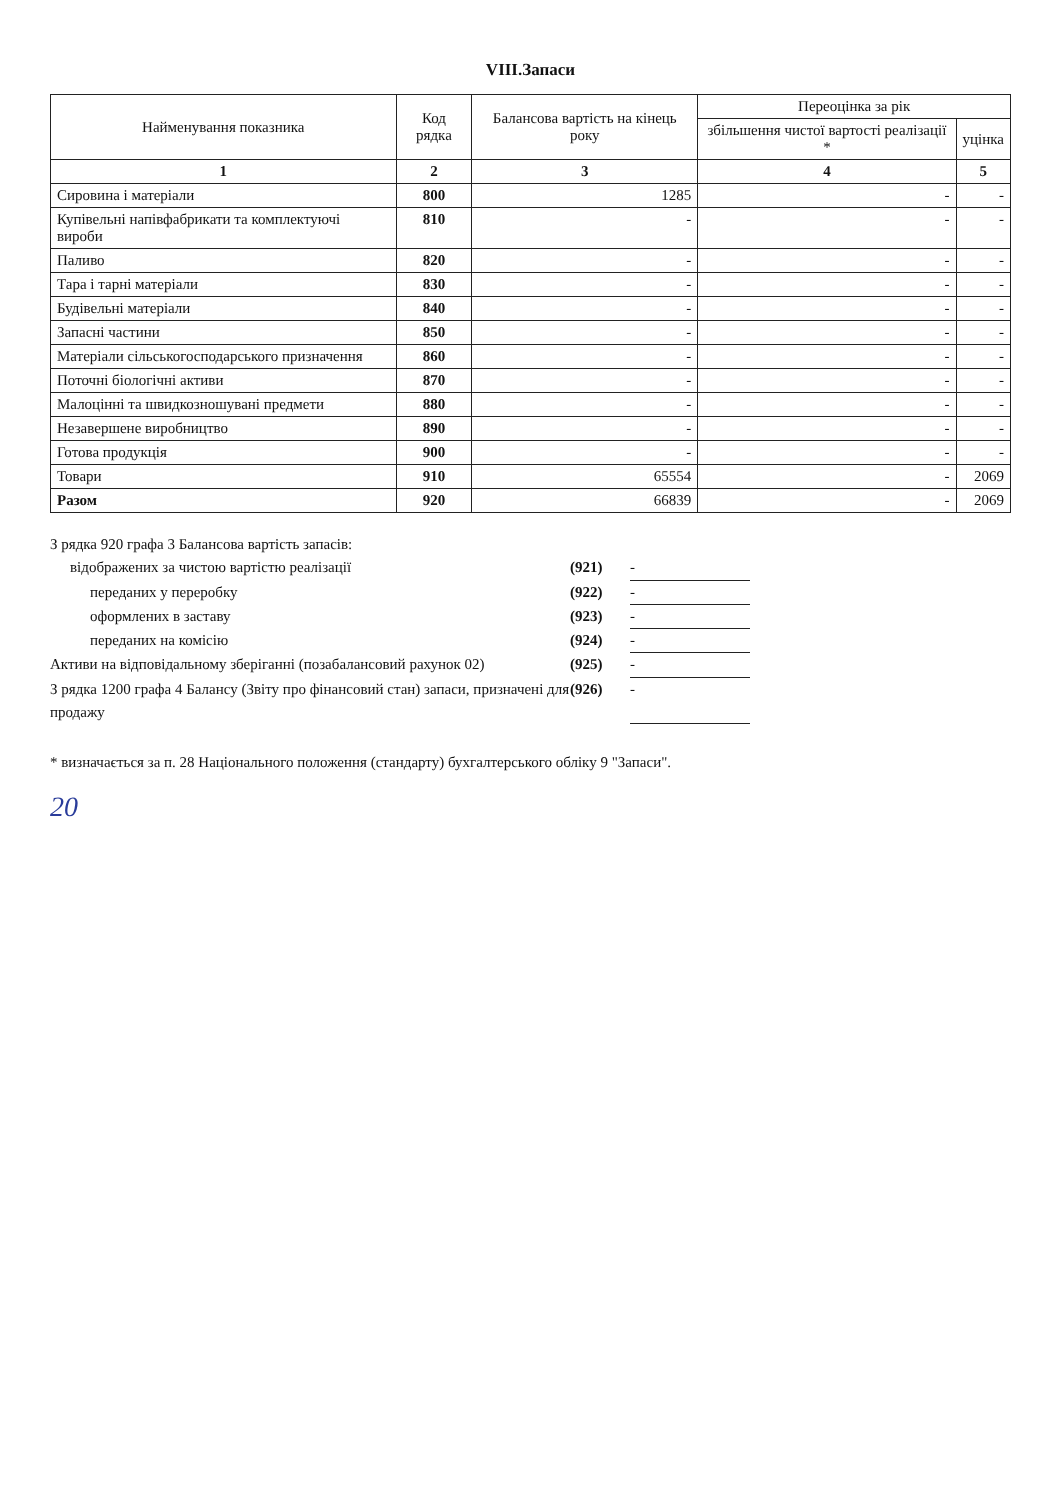VIII.Запаси
| Найменування показника | Код рядка | Балансова вартість на кінець року | Переоцінка за рік | |
| --- | --- | --- | --- | --- |
| | | | збільшення чистої вартості реалізації * | уцінка |
| 1 | 2 | 3 | 4 | 5 |
| Сировина і матеріали | 800 | 1285 | - | - |
| Купівельні напівфабрикати та комплектуючі вироби | 810 | - | - | - |
| Паливо | 820 | - | - | - |
| Тара і тарні матеріали | 830 | - | - | - |
| Будівельні матеріали | 840 | - | - | - |
| Запасні частини | 850 | - | - | - |
| Матеріали сільськогосподарського призначення | 860 | - | - | - |
| Поточні біологічні активи | 870 | - | - | - |
| Малоцінні та швидкозношувані предмети | 880 | - | - | - |
| Незавершене виробництво | 890 | - | - | - |
| Готова продукція | 900 | - | - | - |
| Товари | 910 | 65554 | - | 2069 |
| Разом | 920 | 66839 | - | 2069 |
З рядка 920 графа 3 Балансова вартість запасів:
відображених за чистою вартістю реалізації (921) -
переданих у переробку (922) -
оформлених в заставу (923) -
переданих на комісію (924) -
Активи на відповідальному зберіганні (позабалансовий рахунок 02) (925) -
З рядка 1200 графа 4 Балансу (Звіту про фінансовий стан) запаси, призначені для продажу (926) -
* визначається за п. 28 Національного положення (стандарту) бухгалтерського обліку 9 "Запаси".
20